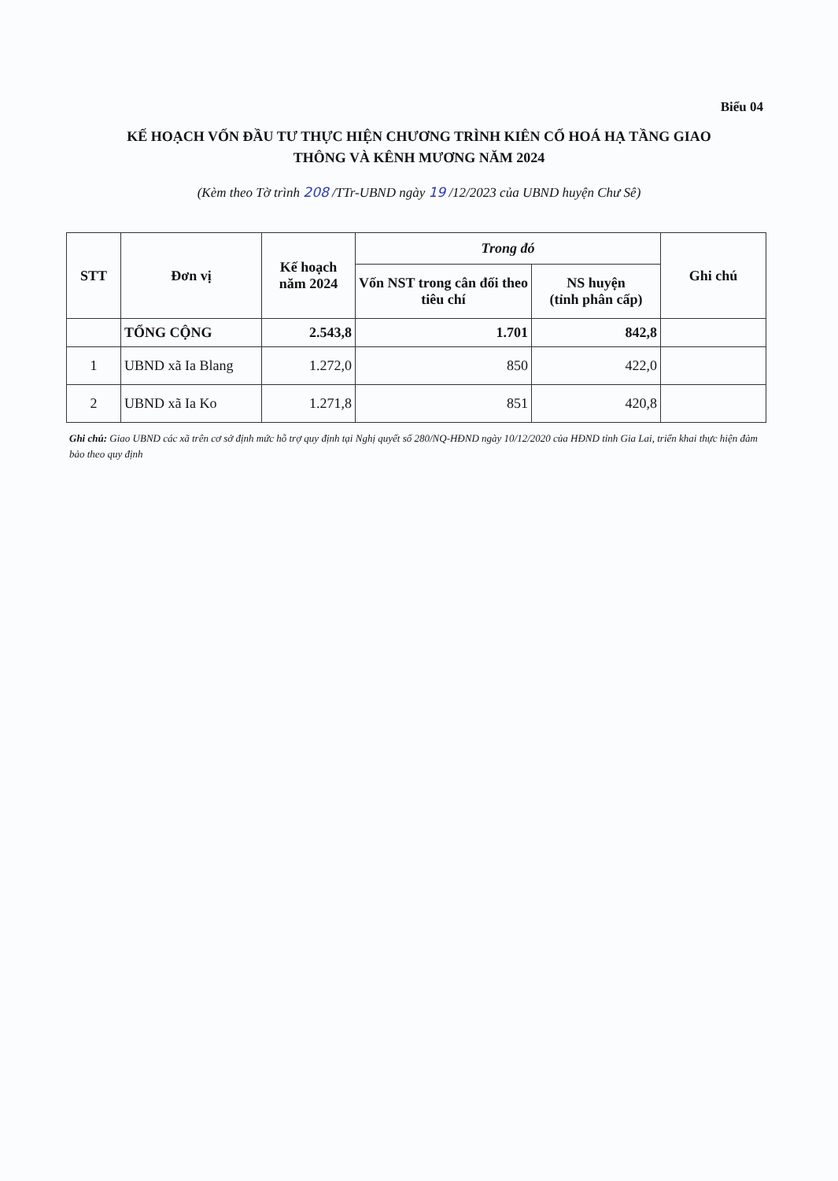Biểu 04
KẾ HOẠCH VỐN ĐẦU TƯ THỰC HIỆN CHƯƠNG TRÌNH KIÊN CỐ HOÁ HẠ TẦNG GIAO
THÔNG VÀ KÊNH MƯƠNG NĂM 2024
(Kèm theo Tờ trình 208 /TTr-UBND ngày 19 /12/2023 của UBND huyện Chư Sê)
| STT | Đơn vị | Kế hoạch năm 2024 | Trong đó | | Ghi chú |
| --- | --- | --- | --- | --- | --- |
| | | | Vốn NST trong cân đối theo tiêu chí | NS huyện (tỉnh phân cấp) | |
| | TỔNG CỘNG | 2.543,8 | 1.701 | 842,8 | |
| 1 | UBND xã Ia Blang | 1.272,0 | 850 | 422,0 | |
| 2 | UBND xã Ia Ko | 1.271,8 | 851 | 420,8 | |
Ghi chú: Giao UBND các xã trên cơ sở định mức hỗ trợ quy định tại Nghị quyết số 280/NQ-HĐND ngày 10/12/2020 của HĐND tỉnh Gia Lai, triển khai thực hiện đảm bảo theo quy định